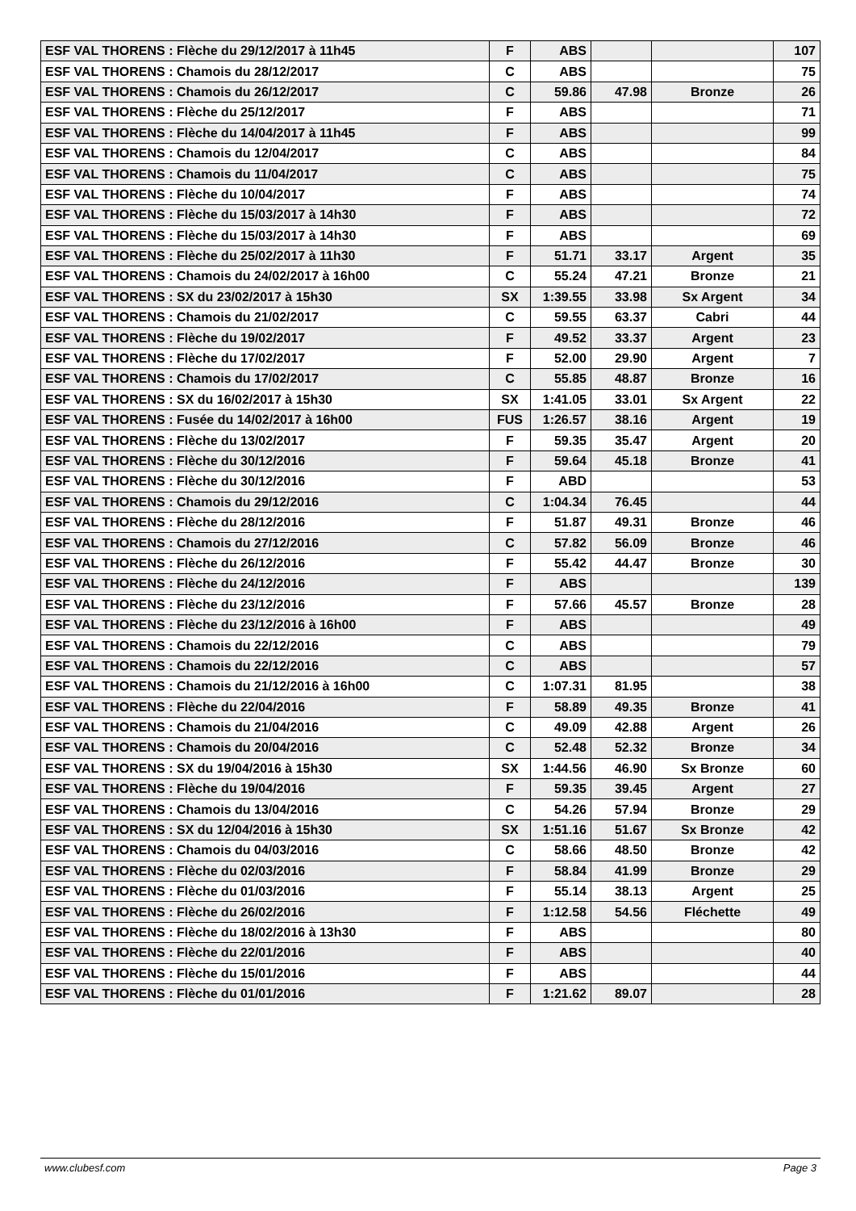| ESF VAL THORENS : Flèche du 29/12/2017 à 11h45 | F | ABS | | | 107 |
| ESF VAL THORENS : Chamois du 28/12/2017 | C | ABS | | | 75 |
| ESF VAL THORENS : Chamois du 26/12/2017 | C | 59.86 | 47.98 | Bronze | 26 |
| ESF VAL THORENS : Flèche du 25/12/2017 | F | ABS | | | 71 |
| ESF VAL THORENS : Flèche du 14/04/2017 à 11h45 | F | ABS | | | 99 |
| ESF VAL THORENS : Chamois du 12/04/2017 | C | ABS | | | 84 |
| ESF VAL THORENS : Chamois du 11/04/2017 | C | ABS | | | 75 |
| ESF VAL THORENS : Flèche du 10/04/2017 | F | ABS | | | 74 |
| ESF VAL THORENS : Flèche du 15/03/2017 à 14h30 | F | ABS | | | 72 |
| ESF VAL THORENS : Flèche du 15/03/2017 à 14h30 | F | ABS | | | 69 |
| ESF VAL THORENS : Flèche du 25/02/2017 à 11h30 | F | 51.71 | 33.17 | Argent | 35 |
| ESF VAL THORENS : Chamois du 24/02/2017 à 16h00 | C | 55.24 | 47.21 | Bronze | 21 |
| ESF VAL THORENS : SX du 23/02/2017 à 15h30 | SX | 1:39.55 | 33.98 | Sx Argent | 34 |
| ESF VAL THORENS : Chamois du 21/02/2017 | C | 59.55 | 63.37 | Cabri | 44 |
| ESF VAL THORENS : Flèche du 19/02/2017 | F | 49.52 | 33.37 | Argent | 23 |
| ESF VAL THORENS : Flèche du 17/02/2017 | F | 52.00 | 29.90 | Argent | 7 |
| ESF VAL THORENS : Chamois du 17/02/2017 | C | 55.85 | 48.87 | Bronze | 16 |
| ESF VAL THORENS : SX du 16/02/2017 à 15h30 | SX | 1:41.05 | 33.01 | Sx Argent | 22 |
| ESF VAL THORENS : Fusée du 14/02/2017 à 16h00 | FUS | 1:26.57 | 38.16 | Argent | 19 |
| ESF VAL THORENS : Flèche du 13/02/2017 | F | 59.35 | 35.47 | Argent | 20 |
| ESF VAL THORENS : Flèche du 30/12/2016 | F | 59.64 | 45.18 | Bronze | 41 |
| ESF VAL THORENS : Flèche du 30/12/2016 | F | ABD | | | 53 |
| ESF VAL THORENS : Chamois du 29/12/2016 | C | 1:04.34 | 76.45 | | 44 |
| ESF VAL THORENS : Flèche du 28/12/2016 | F | 51.87 | 49.31 | Bronze | 46 |
| ESF VAL THORENS : Chamois du 27/12/2016 | C | 57.82 | 56.09 | Bronze | 46 |
| ESF VAL THORENS : Flèche du 26/12/2016 | F | 55.42 | 44.47 | Bronze | 30 |
| ESF VAL THORENS : Flèche du 24/12/2016 | F | ABS | | | 139 |
| ESF VAL THORENS : Flèche du 23/12/2016 | F | 57.66 | 45.57 | Bronze | 28 |
| ESF VAL THORENS : Flèche du 23/12/2016 à 16h00 | F | ABS | | | 49 |
| ESF VAL THORENS : Chamois du 22/12/2016 | C | ABS | | | 79 |
| ESF VAL THORENS : Chamois du 22/12/2016 | C | ABS | | | 57 |
| ESF VAL THORENS : Chamois du 21/12/2016 à 16h00 | C | 1:07.31 | 81.95 | | 38 |
| ESF VAL THORENS : Flèche du 22/04/2016 | F | 58.89 | 49.35 | Bronze | 41 |
| ESF VAL THORENS : Chamois du 21/04/2016 | C | 49.09 | 42.88 | Argent | 26 |
| ESF VAL THORENS : Chamois du 20/04/2016 | C | 52.48 | 52.32 | Bronze | 34 |
| ESF VAL THORENS : SX du 19/04/2016 à 15h30 | SX | 1:44.56 | 46.90 | Sx Bronze | 60 |
| ESF VAL THORENS : Flèche du 19/04/2016 | F | 59.35 | 39.45 | Argent | 27 |
| ESF VAL THORENS : Chamois du 13/04/2016 | C | 54.26 | 57.94 | Bronze | 29 |
| ESF VAL THORENS : SX du 12/04/2016 à 15h30 | SX | 1:51.16 | 51.67 | Sx Bronze | 42 |
| ESF VAL THORENS : Chamois du 04/03/2016 | C | 58.66 | 48.50 | Bronze | 42 |
| ESF VAL THORENS : Flèche du 02/03/2016 | F | 58.84 | 41.99 | Bronze | 29 |
| ESF VAL THORENS : Flèche du 01/03/2016 | F | 55.14 | 38.13 | Argent | 25 |
| ESF VAL THORENS : Flèche du 26/02/2016 | F | 1:12.58 | 54.56 | Fléchette | 49 |
| ESF VAL THORENS : Flèche du 18/02/2016 à 13h30 | F | ABS | | | 80 |
| ESF VAL THORENS : Flèche du 22/01/2016 | F | ABS | | | 40 |
| ESF VAL THORENS : Flèche du 15/01/2016 | F | ABS | | | 44 |
| ESF VAL THORENS : Flèche du 01/01/2016 | F | 1:21.62 | 89.07 | | 28 |
www.clubesf.com Page 3